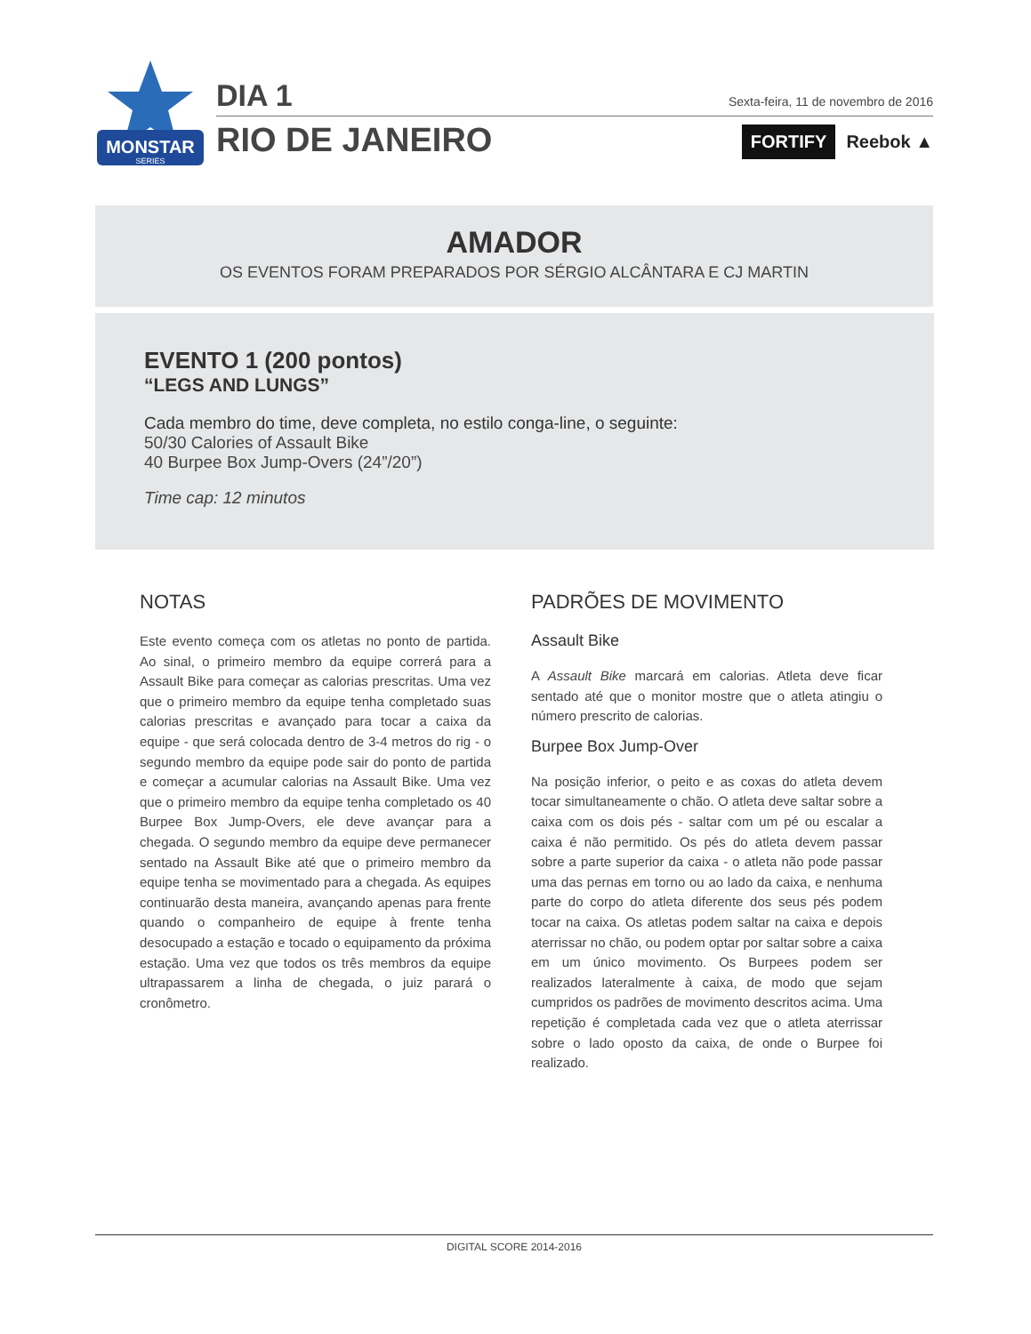MONSTAR
SERIES
DIA 1
RIO DE JANEIRO
Sexta-feira, 11 de novembro de 2016
FORTIFY Reebok ▲
AMADOR
OS EVENTOS FORAM PREPARADOS POR SÉRGIO ALCÂNTARA E CJ MARTIN
EVENTO 1 (200 pontos)
“LEGS AND LUNGS”
Cada membro do time, deve completa, no estilo conga-line, o seguinte:
50/30 Calories of Assault Bike
40 Burpee Box Jump-Overs (24”/20”)
Time cap: 12 minutos
NOTAS
Este evento começa com os atletas no ponto de partida. Ao sinal, o primeiro membro da equipe correrá para a Assault Bike para começar as calorias prescritas. Uma vez que o primeiro membro da equipe tenha completado suas calorias prescritas e avançado para tocar a caixa da equipe - que será colocada dentro de 3-4 metros do rig - o segundo membro da equipe pode sair do ponto de partida e começar a acumular calorias na Assault Bike. Uma vez que o primeiro membro da equipe tenha completado os 40 Burpee Box Jump-Overs, ele deve avançar para a chegada. O segundo membro da equipe deve permanecer sentado na Assault Bike até que o primeiro membro da equipe tenha se movimentado para a chegada. As equipes continuarão desta maneira, avançando apenas para frente quando o companheiro de equipe à frente tenha desocupado a estação e tocado o equipamento da próxima estação. Uma vez que todos os três membros da equipe ultrapassarem a linha de chegada, o juiz parará o cronômetro.
PADRÕES DE MOVIMENTO
Assault Bike
A Assault Bike marcará em calorias. Atleta deve ficar sentado até que o monitor mostre que o atleta atingiu o número prescrito de calorias.
Burpee Box Jump-Over
Na posição inferior, o peito e as coxas do atleta devem tocar simultaneamente o chão. O atleta deve saltar sobre a caixa com os dois pés - saltar com um pé ou escalar a caixa é não permitido. Os pés do atleta devem passar sobre a parte superior da caixa - o atleta não pode passar uma das pernas em torno ou ao lado da caixa, e nenhuma parte do corpo do atleta diferente dos seus pés podem tocar na caixa. Os atletas podem saltar na caixa e depois aterrissar no chão, ou podem optar por saltar sobre a caixa em um único movimento. Os Burpees podem ser realizados lateralmente à caixa, de modo que sejam cumpridos os padrões de movimento descritos acima. Uma repetição é completada cada vez que o atleta aterrissar sobre o lado oposto da caixa, de onde o Burpee foi realizado.
DIGITAL SCORE 2014-2016